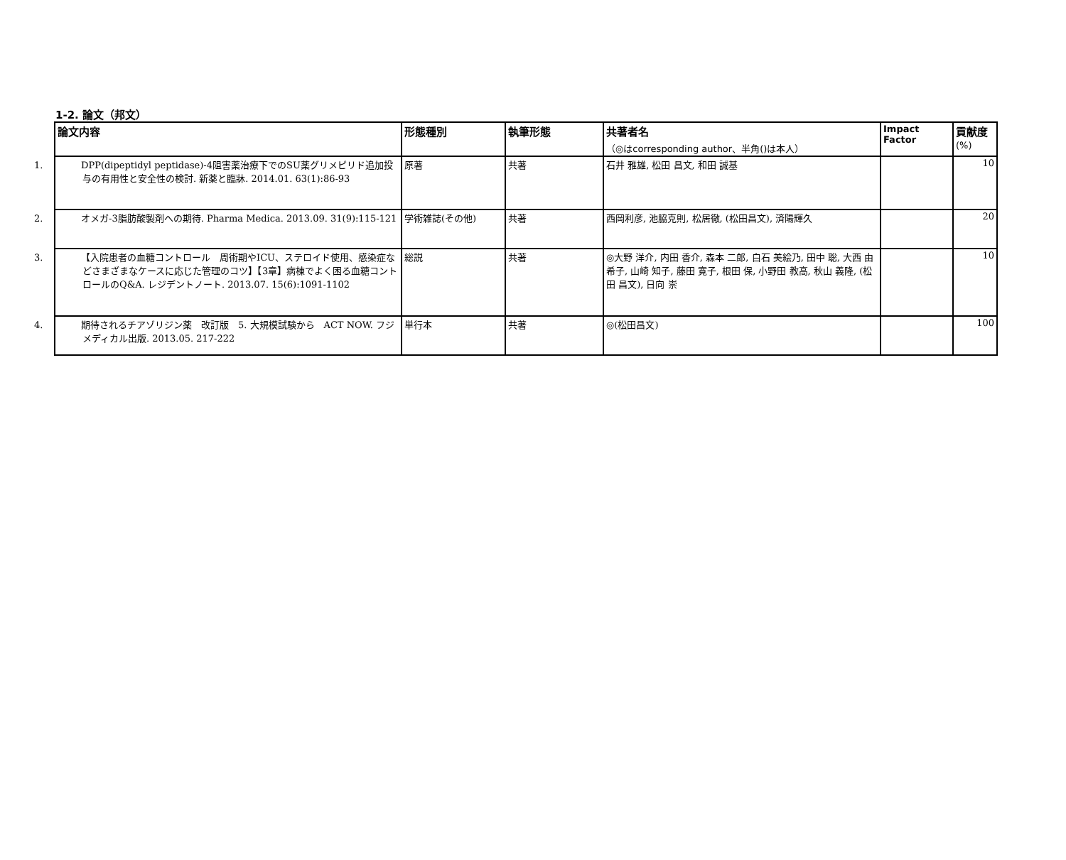1-2. 論文（邦文）
| 論文内容 | 形態種別 | 執筆形態 | 共著者名 （◎はcorresponding author、半角()は本人） | Impact Factor | 貢献度 (%) |
| --- | --- | --- | --- | --- | --- |
| 1. DPP(dipeptidyl peptidase)-4阻害薬治療下でのSU薬グリメピリド追加投与の有用性と安全性の検討. 新薬と臨牀. 2014.01. 63(1):86-93 | 原著 | 共著 | 石井 雅雄, 松田 昌文, 和田 誠基 | | 10 |
| 2. オメガ-3脂肪酸製剤への期待. Pharma Medica. 2013.09. 31(9):115-121 | 学術雑誌(その他) | 共著 | 西岡利彦, 池脇克則, 松居徹, (松田昌文), 済陽輝久 | | 20 |
| 3. 【入院患者の血糖コントロール 周術期やICU、ステロイド使用、感染症などさまざまなケースに応じた管理のコツ】【3章】病棟でよく困る血糖コントロールのQ&A. レジデントノート. 2013.07. 15(6):1091-1102 | 総説 | 共著 | ◎大野 洋介, 内田 香介, 森本 二郎, 白石 美絵乃, 田中 聡, 大西 由希子, 山崎 知子, 藤田 寛子, 根田 保, 小野田 教高, 秋山 義隆, (松田 昌文), 日向 崇 | | 10 |
| 4. 期待されるチアゾリジン薬 改訂版 5. 大規模試験から ACT NOW. フジメディカル出版. 2013.05. 217-222 | 単行本 | 共著 | ◎(松田昌文) | | 100 |